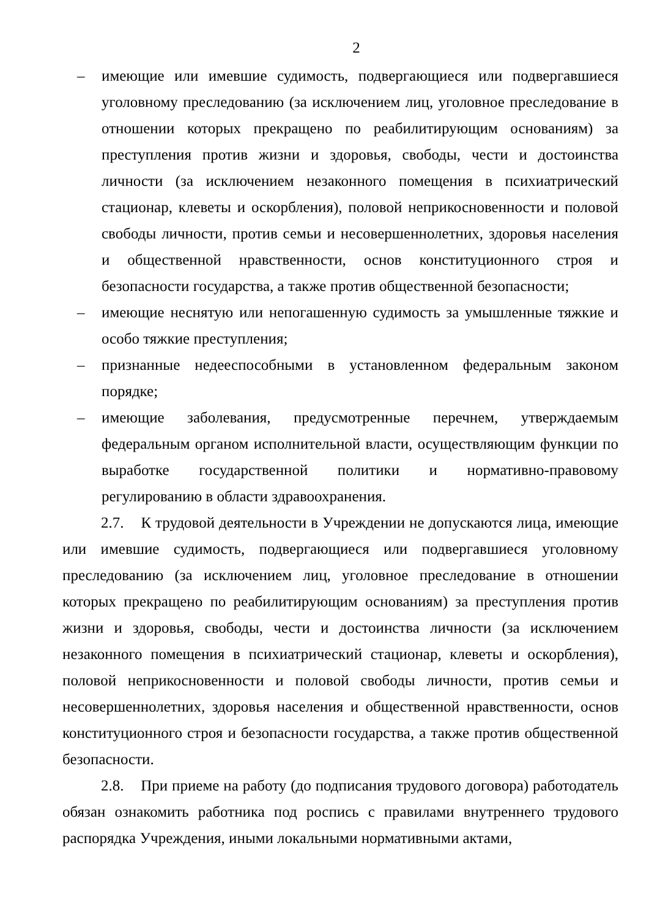2
– имеющие или имевшие судимость, подвергающиеся или подвергавшиеся уголовному преследованию (за исключением лиц, уголовное преследование в отношении которых прекращено по реабилитирующим основаниям) за преступления против жизни и здоровья, свободы, чести и достоинства личности (за исключением незаконного помещения в психиатрический стационар, клеветы и оскорбления), половой неприкосновенности и половой свободы личности, против семьи и несовершеннолетних, здоровья населения и общественной нравственности, основ конституционного строя и безопасности государства, а также против общественной безопасности;
– имеющие неснятую или непогашенную судимость за умышленные тяжкие и особо тяжкие преступления;
– признанные недееспособными в установленном федеральным законом порядке;
– имеющие заболевания, предусмотренные перечнем, утверждаемым федеральным органом исполнительной власти, осуществляющим функции по выработке государственной политики и нормативно-правовому регулированию в области здравоохранения.
2.7. К трудовой деятельности в Учреждении не допускаются лица, имеющие или имевшие судимость, подвергающиеся или подвергавшиеся уголовному преследованию (за исключением лиц, уголовное преследование в отношении которых прекращено по реабилитирующим основаниям) за преступления против жизни и здоровья, свободы, чести и достоинства личности (за исключением незаконного помещения в психиатрический стационар, клеветы и оскорбления), половой неприкосновенности и половой свободы личности, против семьи и несовершеннолетних, здоровья населения и общественной нравственности, основ конституционного строя и безопасности государства, а также против общественной безопасности.
2.8. При приеме на работу (до подписания трудового договора) работодатель обязан ознакомить работника под роспись с правилами внутреннего трудового распорядка Учреждения, иными локальными нормативными актами,